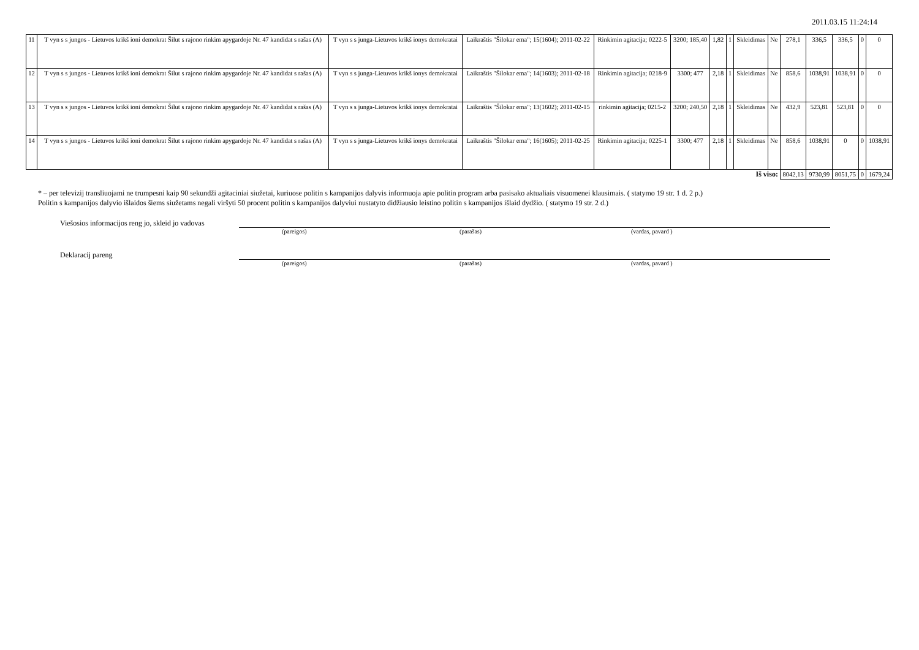2011.03.15 11:24:14
| 11 | T vyn s s jungos - Lietuvos krikš ioni demokrat Šilut s rajono rinkim apygardoje Nr. 47 kandidat s rašas (A) | T vyn s s junga-Lietuvos krikš ionys demokratai | Laikraštis "Šilokar ema"; 15(1604); 2011-02-22 | Rinkimin agitacija; 0222-5 | 3200; 185,40 | 1,82 | 1 | Skleidimas | Ne | 278,1 | 336,5 | 336,5 | 0 | 0 |
| 12 | T vyn s s jungos - Lietuvos krikš ioni demokrat Šilut s rajono rinkim apygardoje Nr. 47 kandidat s rašas (A) | T vyn s s junga-Lietuvos krikš ionys demokratai | Laikraštis "Šilokar ema"; 14(1603); 2011-02-18 | Rinkimin agitacija; 0218-9 | 3300; 477 | 2,18 | 1 | Skleidimas | Ne | 858,6 | 1038,91 | 1038,91 | 0 | 0 |
| 13 | T vyn s s jungos - Lietuvos krikš ioni demokrat Šilut s rajono rinkim apygardoje Nr. 47 kandidat s rašas (A) | T vyn s s junga-Lietuvos krikš ionys demokratai | Laikraštis "Šilokar ema"; 13(1602); 2011-02-15 | rinkimin agitacija; 0215-2 | 3200; 240,50 | 2,18 | 1 | Skleidimas | Ne | 432,9 | 523,81 | 523,81 | 0 | 0 |
| 14 | T vyn s s jungos - Lietuvos krikš ioni demokrat Šilut s rajono rinkim apygardoje Nr. 47 kandidat s rašas (A) | T vyn s s junga-Lietuvos krikš ionys demokratai | Laikraštis "Šilokar ema"; 16(1605); 2011-02-25 | Rinkimin agitacija; 0225-1 | 3300; 477 | 2,18 | 1 | Skleidimas | Ne | 858,6 | 1038,91 | 0 | 0 | 1038,91 |
| Iš viso: | | | | | | | | | | 8042,13 | 9730,99 | 8051,75 | 0 | 1679,24 |
* – per televizij transliuojami ne trumpesni kaip 90 sekundži agitaciniai siužetai, kuriuose politin s kampanijos dalyvis informuoja apie politin program arba pasisako aktualiais visuomenei klausimais. ( statymo 19 str. 1 d. 2 p.)
Politin s kampanijos dalyvio išlaidos šiems siužetams negali viršyti 50 procent politin s kampanijos dalyviui nustatyto didžiausio leistino politin s kampanijos išlaid dydžio. ( statymo 19 str. 2 d.)
Viešosios informacijos reng jo, skleid jo vadovas
(pareigos) (parašas) (vardas, pavard )
Deklaracij pareng
(pareigos) (parašas) (vardas, pavard )